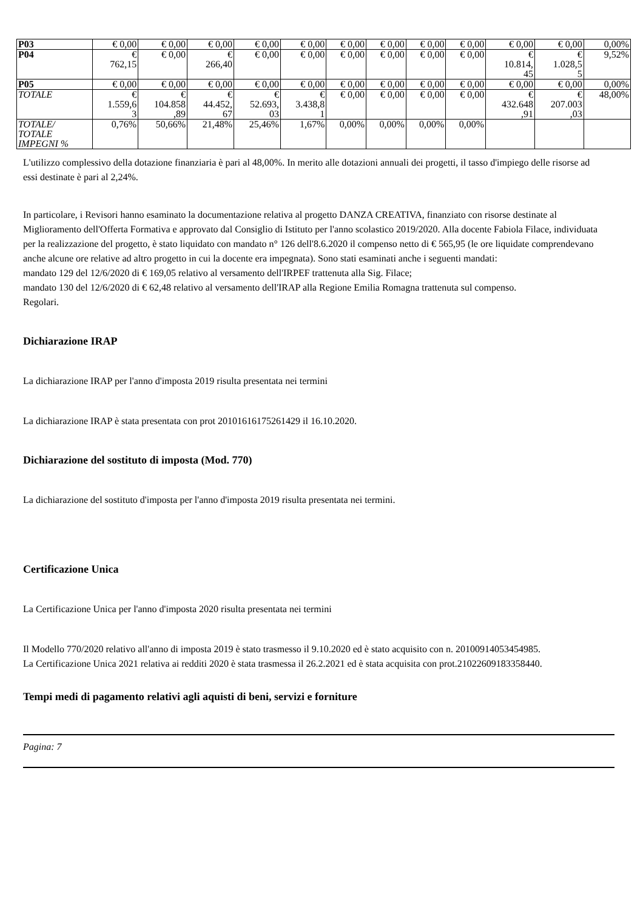| P03 | € 0,00 | € 0,00 | € 0,00 | € 0,00 | € 0,00 | € 0,00 | € 0,00 | € 0,00 | € 0,00 | € 0,00 | € 0,00 | 0,00% |
| P04 | € 762,15 | € 0,00 | € 266,40 | € 0,00 | € 0,00 | € 0,00 | € 0,00 | € 0,00 | € 0,00 | € 10.814, 45 | € 1.028,5 5 | 9,52% |
| P05 | € 0,00 | € 0,00 | € 0,00 | € 0,00 | € 0,00 | € 0,00 | € 0,00 | € 0,00 | € 0,00 | € 0,00 | € 0,00 | 0,00% |
| TOTALE | € 1.559,6 3 | € 104.858 ,89 | € 44.452, 67 | € 52.693, 03 | € 3.438,8 1 | € 0,00 | € 0,00 | € 0,00 | € 0,00 | € 432.648 ,91 | € 207.003 ,03 | 48,00% |
| TOTALE/ TOTALE IMPEGNI % | 0,76% | 50,66% | 21,48% | 25,46% | 1,67% | 0,00% | 0,00% | 0,00% | 0,00% | | | |
L'utilizzo complessivo della dotazione finanziaria è pari al 48,00%. In merito alle dotazioni annuali dei progetti, il tasso d'impiego delle risorse ad essi destinate è pari al 2,24%.
In particolare, i Revisori hanno esaminato la documentazione relativa al progetto DANZA CREATIVA, finanziato con risorse destinate al Miglioramento dell'Offerta Formativa e approvato dal Consiglio di Istituto per l'anno scolastico 2019/2020. Alla docente Fabiola Filace, individuata per la realizzazione del progetto, è stato liquidato con mandato n° 126 dell'8.6.2020 il compenso netto di € 565,95 (le ore liquidate comprendevano anche alcune ore relative ad altro progetto in cui la docente era impegnata). Sono stati esaminati anche i seguenti mandati:
mandato 129 del 12/6/2020 di € 169,05 relativo al versamento dell'IRPEF trattenuta alla Sig. Filace;
mandato 130 del 12/6/2020 di € 62,48 relativo al versamento dell'IRAP alla Regione Emilia Romagna trattenuta sul compenso.
Regolari.
Dichiarazione IRAP
La dichiarazione IRAP per l'anno d'imposta 2019 risulta presentata nei termini
La dichiarazione IRAP è stata presentata con prot 20101616175261429 il 16.10.2020.
Dichiarazione del sostituto di imposta (Mod. 770)
La dichiarazione del sostituto d'imposta per l'anno d'imposta 2019 risulta presentata nei termini.
Certificazione Unica
La Certificazione Unica per l'anno d'imposta 2020 risulta presentata nei termini
Il Modello 770/2020 relativo all'anno di imposta 2019 è stato trasmesso il 9.10.2020 ed è stato acquisito con n. 20100914053454985.
La Certificazione Unica 2021 relativa ai redditi 2020 è stata trasmessa il 26.2.2021 ed è stata acquisita con prot.21022609183358440.
Tempi medi di pagamento relativi agli aquisti di beni, servizi e forniture
Pagina: 7